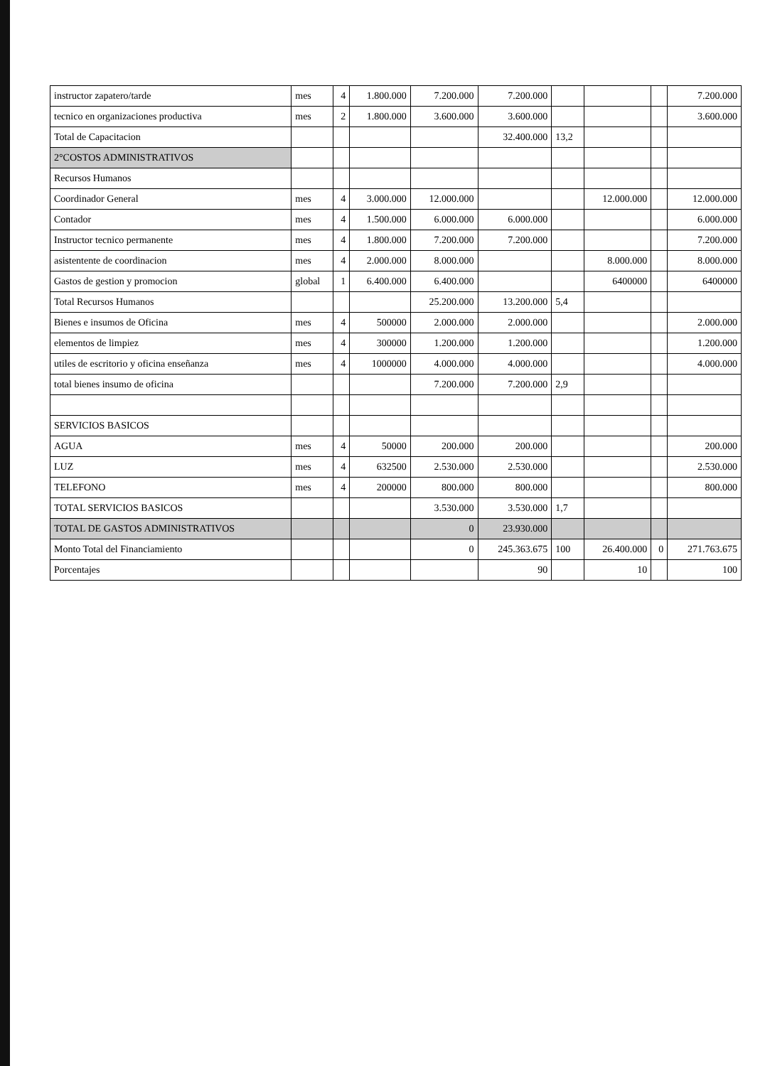| instructor zapatero/tarde | mes | 4 | 1.800.000 | 7.200.000 | 7.200.000 | | | | 7.200.000 |
| tecnico en organizaciones productiva | mes | 2 | 1.800.000 | 3.600.000 | 3.600.000 | | | | 3.600.000 |
| Total de Capacitacion | | | | | 32.400.000 | 13,2 | | | |
| 2°COSTOS ADMINISTRATIVOS | | | | | | | | | |
| Recursos Humanos | | | | | | | | | |
| Coordinador General | mes | 4 | 3.000.000 | 12.000.000 | | | 12.000.000 | | 12.000.000 |
| Contador | mes | 4 | 1.500.000 | 6.000.000 | 6.000.000 | | | | 6.000.000 |
| Instructor tecnico permanente | mes | 4 | 1.800.000 | 7.200.000 | 7.200.000 | | | | 7.200.000 |
| asistentente de coordinacion | mes | 4 | 2.000.000 | 8.000.000 | | | 8.000.000 | | 8.000.000 |
| Gastos de gestion y promocion | global | 1 | 6.400.000 | 6.400.000 | | | 6400000 | | 6400000 |
| Total Recursos Humanos | | | | 25.200.000 | 13.200.000 | 5,4 | | | |
| Bienes e insumos de Oficina | mes | 4 | 500000 | 2.000.000 | 2.000.000 | | | | 2.000.000 |
| elementos de limpiez | mes | 4 | 300000 | 1.200.000 | 1.200.000 | | | | 1.200.000 |
| utiles de escritorio y oficina enseñanza | mes | 4 | 1000000 | 4.000.000 | 4.000.000 | | | | 4.000.000 |
| total bienes insumo de oficina | | | | 7.200.000 | 7.200.000 | 2,9 | | | |
| SERVICIOS BASICOS | | | | | | | | | |
| AGUA | mes | 4 | 50000 | 200.000 | 200.000 | | | | 200.000 |
| LUZ | mes | 4 | 632500 | 2.530.000 | 2.530.000 | | | | 2.530.000 |
| TELEFONO | mes | 4 | 200000 | 800.000 | 800.000 | | | | 800.000 |
| TOTAL SERVICIOS BASICOS | | | | 3.530.000 | 3.530.000 | 1,7 | | | |
| TOTAL DE GASTOS ADMINISTRATIVOS | | | | 0 | 23.930.000 | | | | |
| Monto Total del Financiamiento | | | | 0 | 245.363.675 | 100 | 26.400.000 | 0 | 271.763.675 |
| Porcentajes | | | | | 90 | | 10 | | 100 |